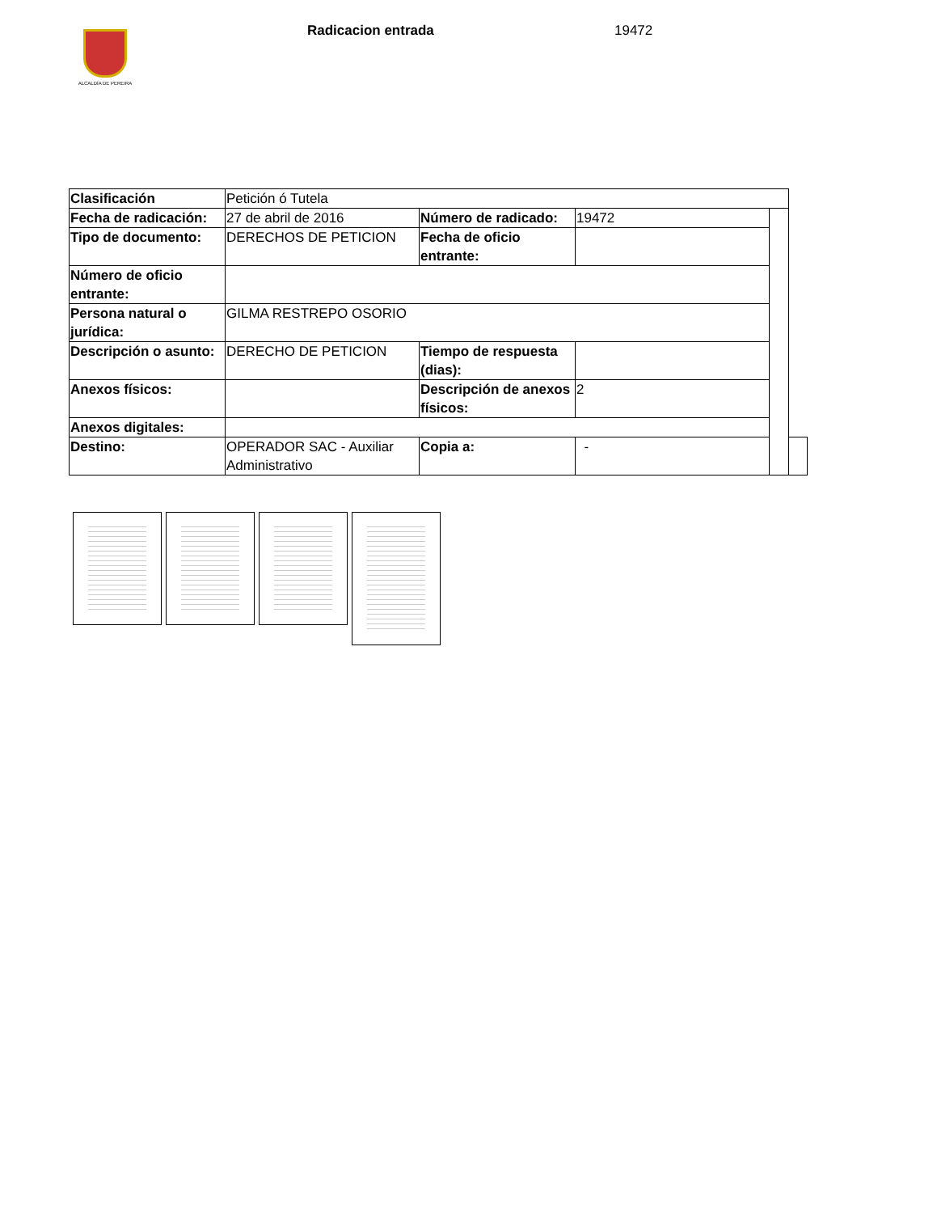ALCALDÍA DE PEREIRA
Radicacion entrada 19472
| Clasificación | Petición ó Tutela | | | | |
| Fecha de radicación: | 27 de abril de 2016 | Número de radicado: | 19472 | | |
| Tipo de documento: | DERECHOS DE PETICION | Fecha de oficio entrante: | | | |
| Número de oficio entrante: | | | | | |
| Persona natural o jurídica: | GILMA RESTREPO OSORIO | | | | |
| Descripción o asunto: | DERECHO DE PETICION | Tiempo de respuesta (dias): | | | |
| Anexos físicos: | | Descripción de anexos físicos: | 2 | | |
| Anexos digitales: | | | | | |
| Destino: | OPERADOR SAC - Auxiliar Administrativo | Copia a: | - | | |